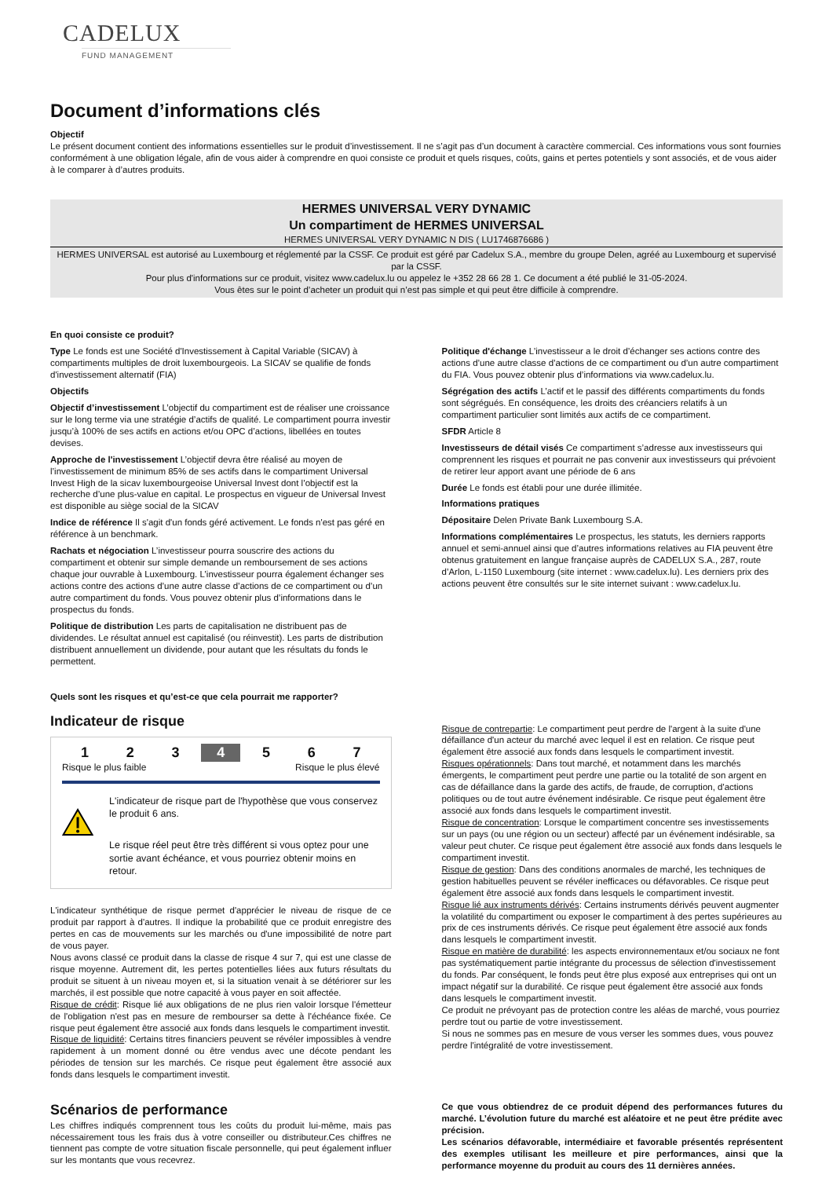CADELUX
FUND MANAGEMENT
Document d’informations clés
Objectif
Le présent document contient des informations essentielles sur le produit d’investissement. Il ne s’agit pas d’un document à caractère commercial. Ces informations vous sont fournies conformément à une obligation légale, afin de vous aider à comprendre en quoi consiste ce produit et quels risques, coûts, gains et pertes potentiels y sont associés, et de vous aider à le comparer à d’autres produits.
HERMES UNIVERSAL VERY DYNAMIC
Un compartiment de HERMES UNIVERSAL
HERMES UNIVERSAL VERY DYNAMIC N DIS ( LU1746876686 )
HERMES UNIVERSAL est autorisé au Luxembourg et réglementé par la CSSF. Ce produit est géré par Cadelux S.A., membre du groupe Delen, agréé au Luxembourg et supervisé par la CSSF.
Pour plus d'informations sur ce produit, visitez www.cadelux.lu ou appelez le +352 28 66 28 1. Ce document a été publié le 31-05-2024.
Vous êtes sur le point d’acheter un produit qui n’est pas simple et qui peut être difficile à comprendre.
En quoi consiste ce produit?
Type Le fonds est une Société d'Investissement à Capital Variable (SICAV) à compartiments multiples de droit luxembourgeois. La SICAV se qualifie de fonds d'investissement alternatif (FIA)
Objectifs
Objectif d’investissement L’objectif du compartiment est de réaliser une croissance sur le long terme via une stratégie d’actifs de qualité. Le compartiment pourra investir jusqu’à 100% de ses actifs en actions et/ou OPC d’actions, libellées en toutes devises.
Approche de l'investissement L’objectif devra être réalisé au moyen de l’investissement de minimum 85% de ses actifs dans le compartiment Universal Invest High de la sicav luxembourgeoise Universal Invest dont l’objectif est la recherche d’une plus-value en capital. Le prospectus en vigueur de Universal Invest est disponible au siège social de la SICAV
Indice de référence Il s'agit d'un fonds géré activement. Le fonds n'est pas géré en référence à un benchmark.
Rachats et négociation L’investisseur pourra souscrire des actions du compartiment et obtenir sur simple demande un remboursement de ses actions chaque jour ouvrable à Luxembourg. L’investisseur pourra également échanger ses actions contre des actions d’une autre classe d’actions de ce compartiment ou d’un autre compartiment du fonds. Vous pouvez obtenir plus d’informations dans le prospectus du fonds.
Politique de distribution Les parts de capitalisation ne distribuent pas de dividendes. Le résultat annuel est capitalisé (ou réinvestit). Les parts de distribution distribuent annuellement un dividende, pour autant que les résultats du fonds le permettent.
Politique d'échange L’investisseur a le droit d’échanger ses actions contre des actions d’une autre classe d’actions de ce compartiment ou d’un autre compartiment du FIA. Vous pouvez obtenir plus d’informations via www.cadelux.lu.
Ségrégation des actifs L’actif et le passif des différents compartiments du fonds sont ségrégués. En conséquence, les droits des créanciers relatifs à un compartiment particulier sont limités aux actifs de ce compartiment.
SFDR Article 8
Investisseurs de détail visés Ce compartiment s’adresse aux investisseurs qui comprennent les risques et pourrait ne pas convenir aux investisseurs qui prévoient de retirer leur apport avant une période de 6 ans
Durée Le fonds est établi pour une durée illimitée.
Informations pratiques
Dépositaire Delen Private Bank Luxembourg S.A.
Informations complémentaires Le prospectus, les statuts, les derniers rapports annuel et semi-annuel ainsi que d’autres informations relatives au FIA peuvent être obtenus gratuitement en langue française auprès de CADELUX S.A., 287, route d’Arlon, L-1150 Luxembourg (site internet : www.cadelux.lu). Les derniers prix des actions peuvent être consultés sur le site internet suivant : www.cadelux.lu.
Quels sont les risques et qu’est-ce que cela pourrait me rapporter?
Indicateur de risque
1 2 3 4 5 6 7
Risque le plus faible Risque le plus élevé
L'indicateur de risque part de l'hypothèse que vous conservez le produit 6 ans.
Le risque réel peut être très différent si vous optez pour une sortie avant échéance, et vous pourriez obtenir moins en retour.
L'indicateur synthétique de risque permet d'apprécier le niveau de risque de ce produit par rapport à d'autres. Il indique la probabilité que ce produit enregistre des pertes en cas de mouvements sur les marchés ou d'une impossibilité de notre part de vous payer.
Nous avons classé ce produit dans la classe de risque 4 sur 7, qui est une classe de risque moyenne. Autrement dit, les pertes potentielles liées aux futurs résultats du produit se situent à un niveau moyen et, si la situation venait à se détériorer sur les marchés, il est possible que notre capacité à vous payer en soit affectée.
Risque de crédit: Risque lié aux obligations de ne plus rien valoir lorsque l'émetteur de l'obligation n'est pas en mesure de rembourser sa dette à l'échéance fixée. Ce risque peut également être associé aux fonds dans lesquels le compartiment investit.
Risque de liquidité: Certains titres financiers peuvent se révéler impossibles à vendre rapidement à un moment donné ou être vendus avec une décote pendant les périodes de tension sur les marchés. Ce risque peut également être associé aux fonds dans lesquels le compartiment investit.
Risque de contrepartie: Le compartiment peut perdre de l'argent à la suite d'une défaillance d'un acteur du marché avec lequel il est en relation. Ce risque peut également être associé aux fonds dans lesquels le compartiment investit.
Risques opérationnels: Dans tout marché, et notamment dans les marchés émergents, le compartiment peut perdre une partie ou la totalité de son argent en cas de défaillance dans la garde des actifs, de fraude, de corruption, d'actions politiques ou de tout autre événement indésirable. Ce risque peut également être associé aux fonds dans lesquels le compartiment investit.
Risque de concentration: Lorsque le compartiment concentre ses investissements sur un pays (ou une région ou un secteur) affecté par un événement indésirable, sa valeur peut chuter. Ce risque peut également être associé aux fonds dans lesquels le compartiment investit.
Risque de gestion: Dans des conditions anormales de marché, les techniques de gestion habituelles peuvent se révéler inefficaces ou défavorables. Ce risque peut également être associé aux fonds dans lesquels le compartiment investit.
Risque lié aux instruments dérivés: Certains instruments dérivés peuvent augmenter la volatilité du compartiment ou exposer le compartiment à des pertes supérieures au prix de ces instruments dérivés. Ce risque peut également être associé aux fonds dans lesquels le compartiment investit.
Risque en matière de durabilité: les aspects environnementaux et/ou sociaux ne font pas systématiquement partie intégrante du processus de sélection d'investissement du fonds. Par conséquent, le fonds peut être plus exposé aux entreprises qui ont un impact négatif sur la durabilité. Ce risque peut également être associé aux fonds dans lesquels le compartiment investit.
Ce produit ne prévoyant pas de protection contre les aléas de marché, vous pourriez perdre tout ou partie de votre investissement.
Si nous ne sommes pas en mesure de vous verser les sommes dues, vous pouvez perdre l'intégralité de votre investissement.
Scénarios de performance
Les chiffres indiqués comprennent tous les coûts du produit lui-même, mais pas nécessairement tous les frais dus à votre conseiller ou distributeur.Ces chiffres ne tiennent pas compte de votre situation fiscale personnelle, qui peut également influer sur les montants que vous recevrez.
Ce que vous obtiendrez de ce produit dépend des performances futures du marché. L’évolution future du marché est aléatoire et ne peut être prédite avec précision.
Les scénarios défavorable, intermédiaire et favorable présentés représentent des exemples utilisant les meilleure et pire performances, ainsi que la performance moyenne du produit au cours des 11 dernières années.